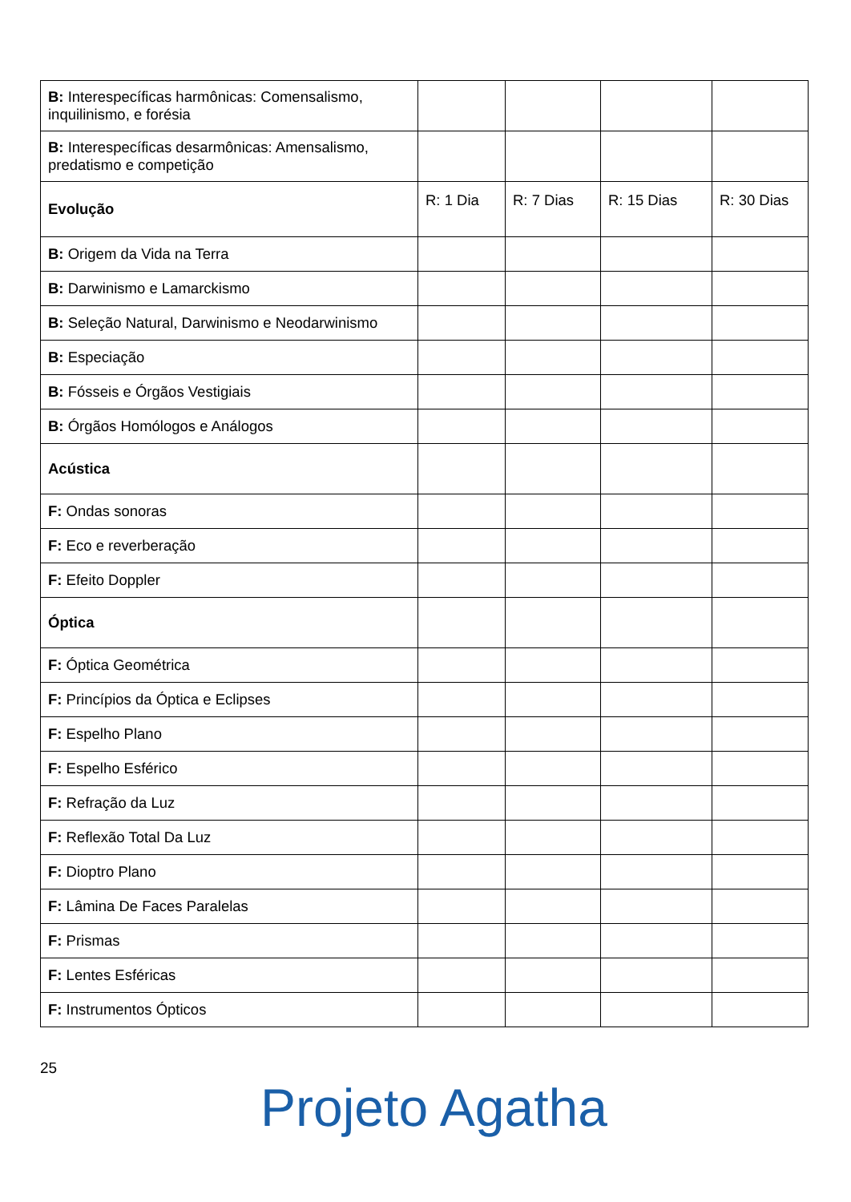| B: Interespecíficas harmônicas: Comensalismo, inquilinismo, e forésia | | | | |
| B: Interespecíficas desarmônicas: Amensalismo, predatismo e competição | | | | |
| Evolução | R: 1 Dia | R: 7 Dias | R: 15 Dias | R: 30 Dias |
| B: Origem da Vida na Terra | | | | |
| B: Darwinismo e Lamarckismo | | | | |
| B: Seleção Natural, Darwinismo e Neodarwinismo | | | | |
| B: Especiação | | | | |
| B: Fósseis e Órgãos Vestigiais | | | | |
| B: Órgãos Homólogos e Análogos | | | | |
| Acústica | | | | |
| F: Ondas sonoras | | | | |
| F: Eco e reverberação | | | | |
| F: Efeito Doppler | | | | |
| Óptica | | | | |
| F: Óptica Geométrica | | | | |
| F: Princípios da Óptica e Eclipses | | | | |
| F: Espelho Plano | | | | |
| F: Espelho Esférico | | | | |
| F: Refração da Luz | | | | |
| F: Reflexão Total Da Luz | | | | |
| F: Dioptro Plano | | | | |
| F: Lâmina De Faces Paralelas | | | | |
| F: Prismas | | | | |
| F: Lentes Esféricas | | | | |
| F: Instrumentos Ópticos | | | | |
25
Projeto Agatha